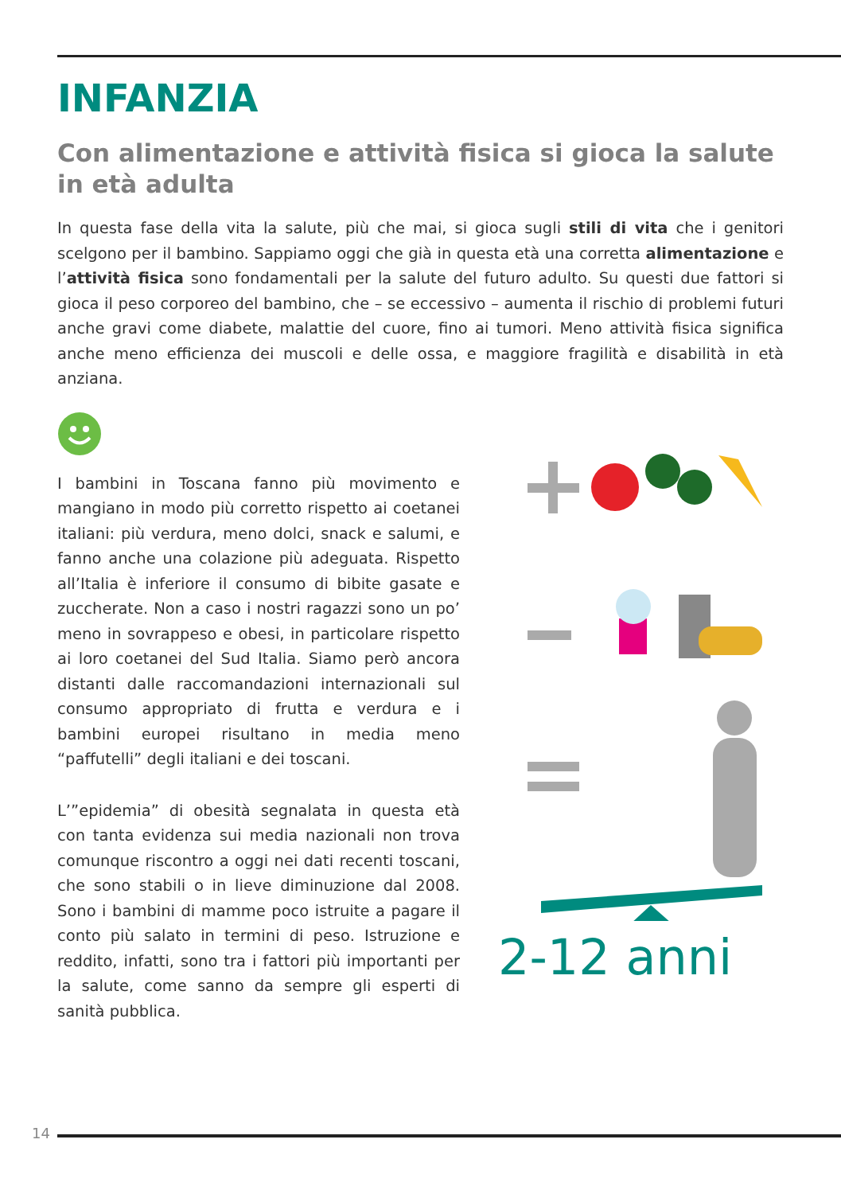INFANZIA
Con alimentazione e attività fisica si gioca la salute in età adulta
In questa fase della vita la salute, più che mai, si gioca sugli stili di vita che i genitori scelgono per il bambino. Sappiamo oggi che già in questa età una corretta alimentazione e l’attività fisica sono fondamentali per la salute del futuro adulto. Su questi due fattori si gioca il peso corporeo del bambino, che – se eccessivo – aumenta il rischio di problemi futuri anche gravi come diabete, malattie del cuore, fino ai tumori. Meno attività fisica significa anche meno efficienza dei muscoli e delle ossa, e maggiore fragilità e disabilità in età anziana.
I bambini in Toscana fanno più movimento e mangiano in modo più corretto rispetto ai coetanei italiani: più verdura, meno dolci, snack e salumi, e fanno anche una colazione più adeguata. Rispetto all’Italia è inferiore il consumo di bibite gasate e zuccherate. Non a caso i nostri ragazzi sono un po’ meno in sovrappeso e obesi, in particolare rispetto ai loro coetanei del Sud Italia. Siamo però ancora distanti dalle raccomandazioni internazionali sul consumo appropriato di frutta e verdura e i bambini europei risultano in media meno “paffutelli” degli italiani e dei toscani.
L’”epidemia” di obesità segnalata in questa età con tanta evidenza sui media nazionali non trova comunque riscontro a oggi nei dati recenti toscani, che sono stabili o in lieve diminuzione dal 2008. Sono i bambini di mamme poco istruite a pagare il conto più salato in termini di peso. Istruzione e reddito, infatti, sono tra i fattori più importanti per la salute, come sanno da sempre gli esperti di sanità pubblica.
2-12 anni
14